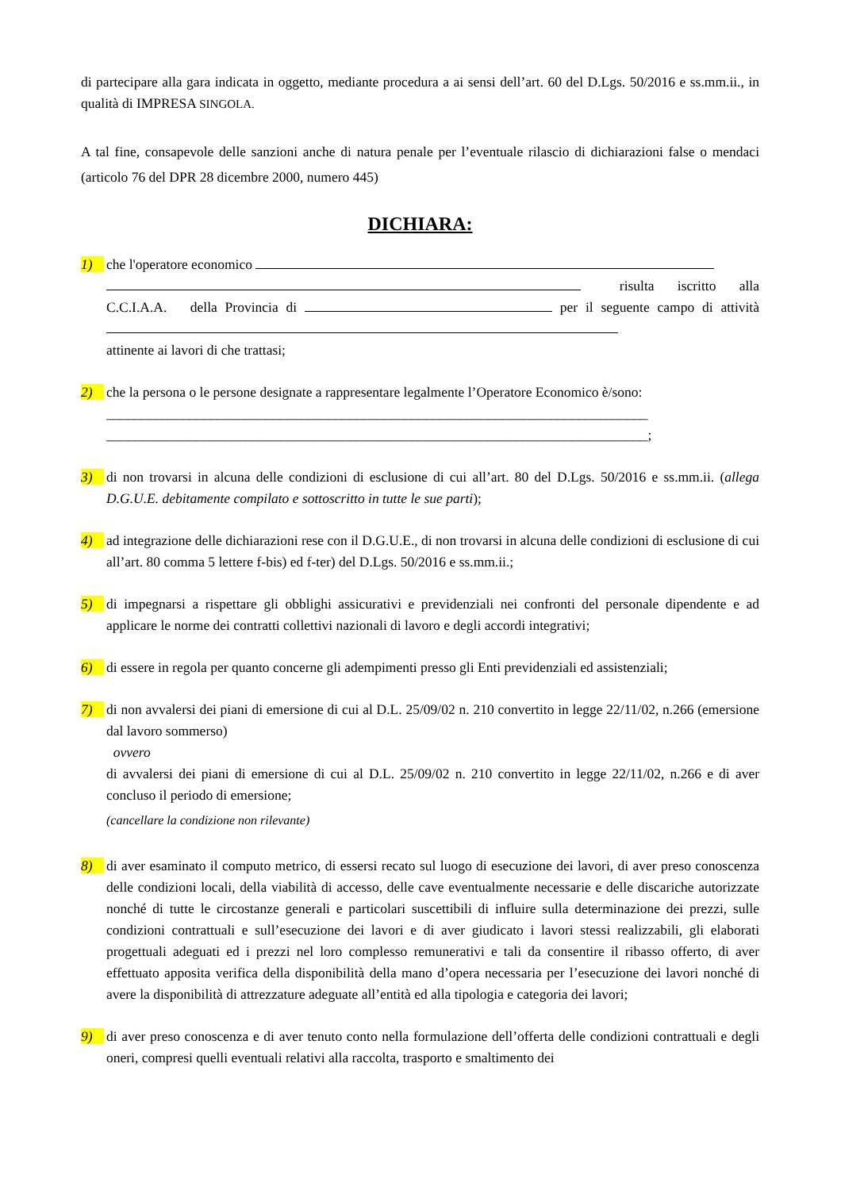di partecipare alla gara indicata in oggetto, mediante procedura a ai sensi dell’art. 60 del D.Lgs. 50/2016 e ss.mm.ii., in qualità di IMPRESA SINGOLA.
A tal fine, consapevole delle sanzioni anche di natura penale per l’eventuale rilascio di dichiarazioni false o mendaci (articolo 76 del DPR 28 dicembre 2000, numero 445)
DICHIARA:
1) che l'operatore economico
risulta iscritto alla C.C.I.A.A. della Provincia di per il seguente campo di attività
attinente ai lavori di che trattasi;
2) che la persona o le persone designate a rappresentare legalmente l’Operatore Economico è/sono:
______________________________________________________________________________
______________________________________________________________________________;
3) di non trovarsi in alcuna delle condizioni di esclusione di cui all’art. 80 del D.Lgs. 50/2016 e ss.mm.ii. (allega D.G.U.E. debitamente compilato e sottoscritto in tutte le sue parti);
4) ad integrazione delle dichiarazioni rese con il D.G.U.E., di non trovarsi in alcuna delle condizioni di esclusione di cui all’art. 80 comma 5 lettere f-bis) ed f-ter) del D.Lgs. 50/2016 e ss.mm.ii.;
5) di impegnarsi a rispettare gli obblighi assicurativi e previdenziali nei confronti del personale dipendente e ad applicare le norme dei contratti collettivi nazionali di lavoro e degli accordi integrativi;
6) di essere in regola per quanto concerne gli adempimenti presso gli Enti previdenziali ed assistenziali;
7) di non avvalersi dei piani di emersione di cui al D.L. 25/09/02 n. 210 convertito in legge 22/11/02, n.266 (emersione dal lavoro sommerso)
ovvero
di avvalersi dei piani di emersione di cui al D.L. 25/09/02 n. 210 convertito in legge 22/11/02, n.266 e di aver concluso il periodo di emersione;
(cancellare la condizione non rilevante)
8) di aver esaminato il computo metrico, di essersi recato sul luogo di esecuzione dei lavori, di aver preso conoscenza delle condizioni locali, della viabilità di accesso, delle cave eventualmente necessarie e delle discariche autorizzate nonché di tutte le circostanze generali e particolari suscettibili di influire sulla determinazione dei prezzi, sulle condizioni contrattuali e sull’esecuzione dei lavori e di aver giudicato i lavori stessi realizzabili, gli elaborati progettuali adeguati ed i prezzi nel loro complesso remunerativi e tali da consentire il ribasso offerto, di aver effettuato apposita verifica della disponibilità della mano d’opera necessaria per l’esecuzione dei lavori nonché di avere la disponibilità di attrezzature adeguate all’entità ed alla tipologia e categoria dei lavori;
9) di aver preso conoscenza e di aver tenuto conto nella formulazione dell’offerta delle condizioni contrattuali e degli oneri, compresi quelli eventuali relativi alla raccolta, trasporto e smaltimento dei